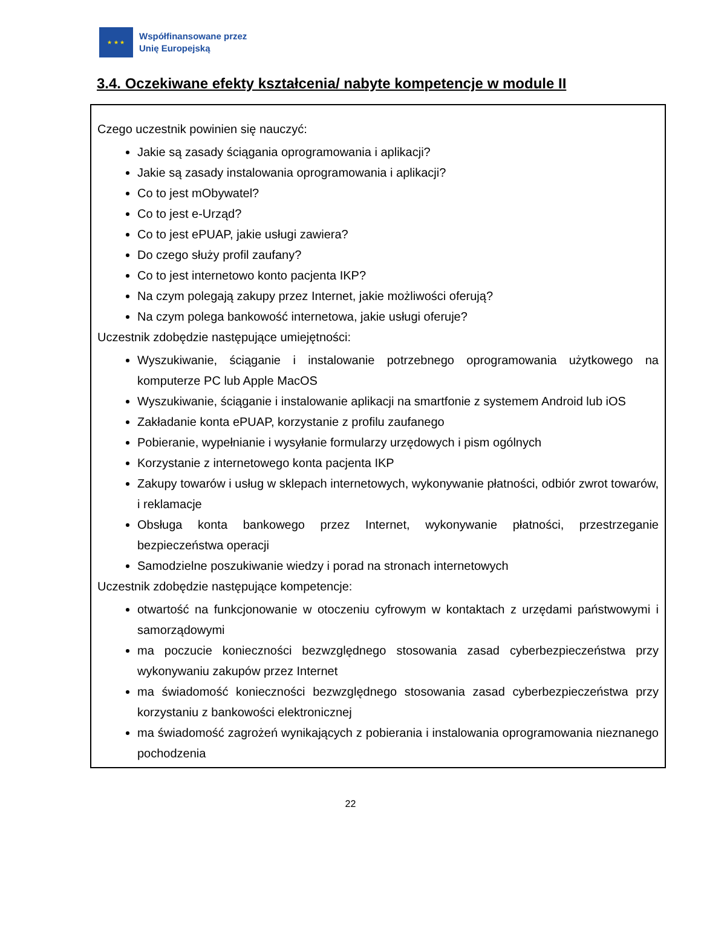★ ★ ★
Współfinansowane przez
Unię Europejską
3.4. Oczekiwane efekty kształcenia/ nabyte kompetencje w module II
Czego uczestnik powinien się nauczyć:
Jakie są zasady ściągania oprogramowania i aplikacji?
Jakie są zasady instalowania oprogramowania i aplikacji?
Co to jest mObywatel?
Co to jest e-Urząd?
Co to jest ePUAP, jakie usługi zawiera?
Do czego służy profil zaufany?
Co to jest internetowo konto pacjenta IKP?
Na czym polegają zakupy przez Internet, jakie możliwości oferują?
Na czym polega bankowość internetowa, jakie usługi oferuje?
Uczestnik zdobędzie następujące umiejętności:
Wyszukiwanie, ściąganie i instalowanie potrzebnego oprogramowania użytkowego na komputerze PC lub Apple MacOS
Wyszukiwanie, ściąganie i instalowanie aplikacji na smartfonie z systemem Android lub iOS
Zakładanie konta ePUAP, korzystanie z profilu zaufanego
Pobieranie, wypełnianie i wysyłanie formularzy urzędowych i pism ogólnych
Korzystanie z internetowego konta pacjenta IKP
Zakupy towarów i usług w sklepach internetowych, wykonywanie płatności, odbiór zwrot towarów, i reklamacje
Obsługa konta bankowego przez Internet, wykonywanie płatności, przestrzeganie bezpieczeństwa operacji
Samodzielne poszukiwanie wiedzy i porad na stronach internetowych
Uczestnik zdobędzie następujące kompetencje:
otwartość na funkcjonowanie w otoczeniu cyfrowym w kontaktach z urzędami państwowymi i samorządowymi
ma poczucie konieczności bezwzględnego stosowania zasad cyberbezpieczeństwa przy wykonywaniu zakupów przez Internet
ma świadomość konieczności bezwzględnego stosowania zasad cyberbezpieczeństwa przy korzystaniu z bankowości elektronicznej
ma świadomość zagrożeń wynikających z pobierania i instalowania oprogramowania nieznanego pochodzenia
22